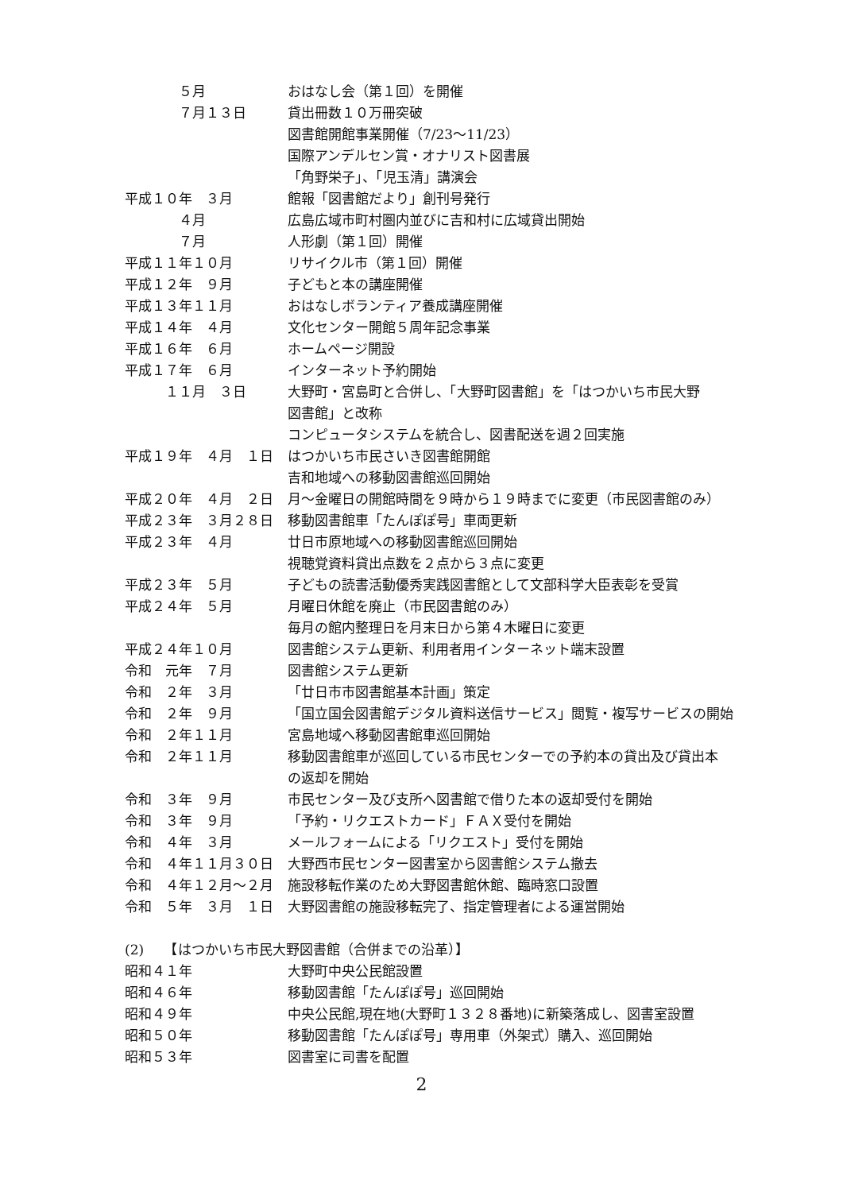５月 おはなし会（第１回）を開催
　　　　７月１３日 貸出冊数１０万冊突破
図書館開館事業開催（7/23～11/23）
国際アンデルセン賞・オナリスト図書展
「角野栄子」、「児玉清」講演会
平成１０年　３月 館報「図書館だより」創刊号発行
　　　　４月 広島広域市町村圏内並びに吉和村に広域貸出開始
　　　　７月 人形劇（第１回）開催
平成１１年１０月 リサイクル市（第１回）開催
平成１２年　９月 子どもと本の講座開催
平成１３年１１月 おはなしボランティア養成講座開催
平成１４年　４月 文化センター開館５周年記念事業
平成１６年　６月 ホームページ開設
平成１７年　６月 インターネット予約開始
　　　１１月　３日 大野町・宮島町と合併し、「大野町図書館」を「はつかいち市民大野
図書館」と改称
コンピュータシステムを統合し、図書配送を週２回実施
平成１９年　４月　１日 はつかいち市民さいき図書館開館
吉和地域への移動図書館巡回開始
平成２０年　４月　２日 月～金曜日の開館時間を９時から１９時までに変更（市民図書館のみ）
平成２３年　３月２８日 移動図書館車「たんぽぽ号」車両更新
平成２３年　４月 廿日市原地域への移動図書館巡回開始
視聴覚資料貸出点数を２点から３点に変更
平成２３年　５月 子どもの読書活動優秀実践図書館として文部科学大臣表彰を受賞
平成２４年　５月 月曜日休館を廃止（市民図書館のみ）
毎月の館内整理日を月末日から第４木曜日に変更
平成２４年１０月 図書館システム更新、利用者用インターネット端末設置
令和　元年　７月 図書館システム更新
令和　２年　３月 「廿日市市図書館基本計画」策定
令和　２年　９月 「国立国会図書館デジタル資料送信サービス」閲覧・複写サービスの開始
令和　２年１１月 宮島地域へ移動図書館車巡回開始
令和　２年１１月 移動図書館車が巡回している市民センターでの予約本の貸出及び貸出本
の返却を開始
令和　３年　９月 市民センター及び支所へ図書館で借りた本の返却受付を開始
令和　３年　９月 「予約・リクエストカード」ＦＡＸ受付を開始
令和　４年　３月 メールフォームによる「リクエスト」受付を開始
令和　４年１１月３０日 大野西市民センター図書室から図書館システム撤去
令和　４年１２月～２月 施設移転作業のため大野図書館休館、臨時窓口設置
令和　５年　３月　１日 大野図書館の施設移転完了、指定管理者による運営開始
(2)　　【はつかいち市民大野図書館（合併までの沿革）】
昭和４１年 大野町中央公民館設置
昭和４６年 移動図書館「たんぽぽ号」巡回開始
昭和４９年 中央公民館,現在地(大野町１３２８番地)に新築落成し、図書室設置
昭和５０年 移動図書館「たんぽぽ号」専用車（外架式）購入、巡回開始
昭和５３年 図書室に司書を配置
2